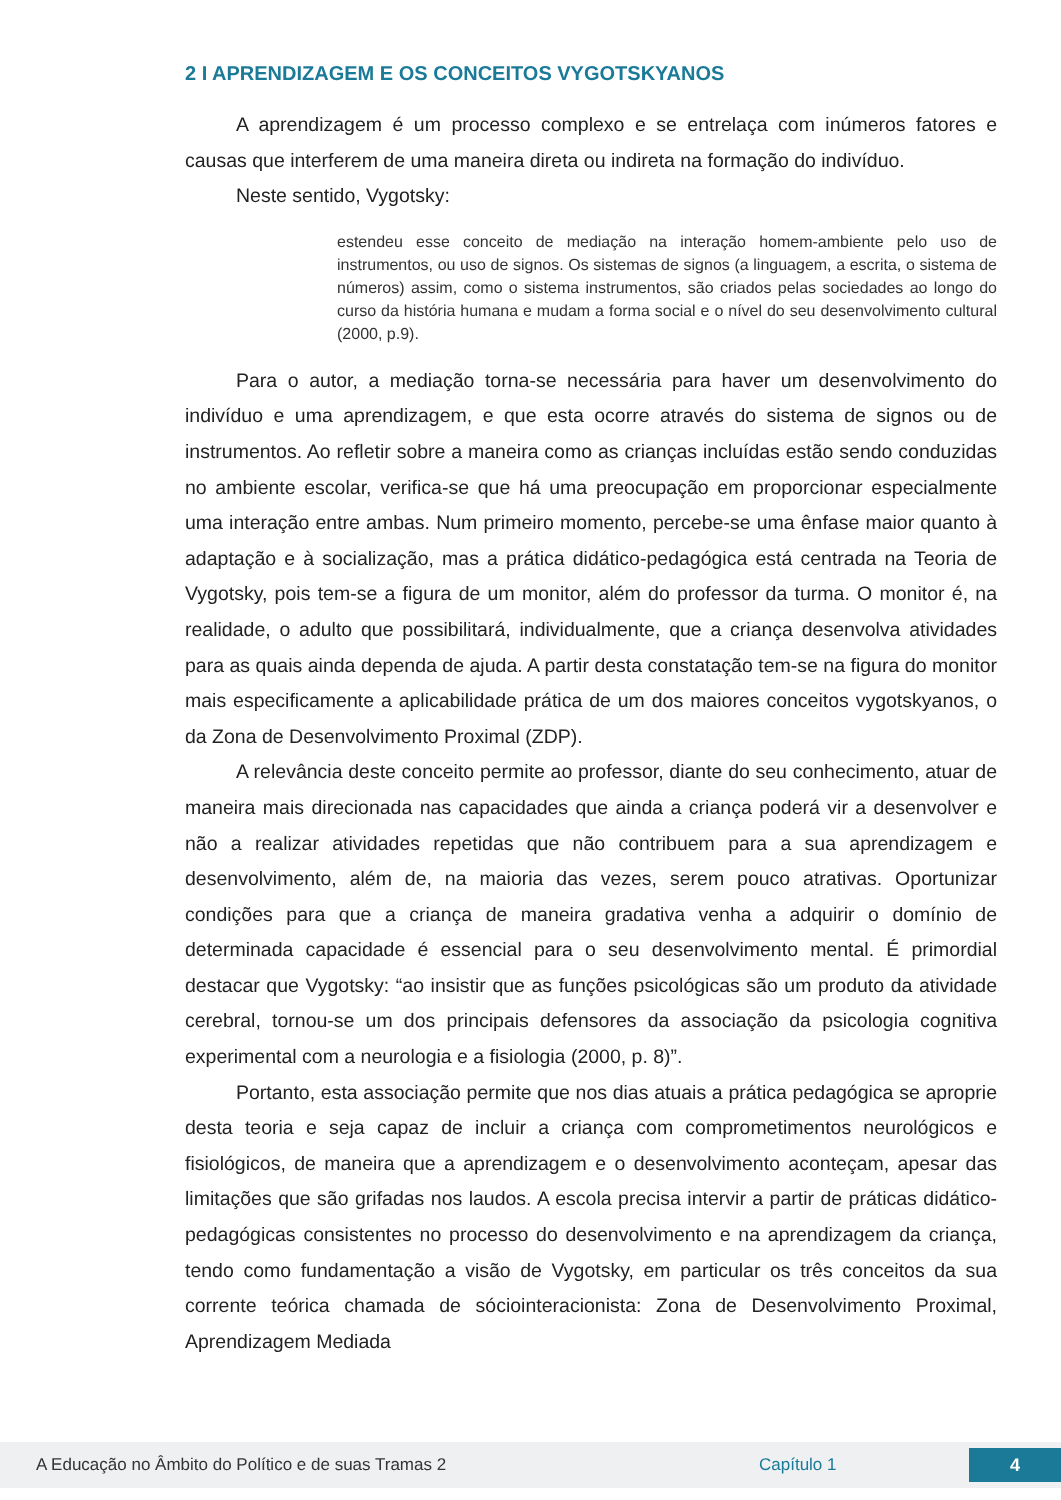2 I APRENDIZAGEM E OS CONCEITOS VYGOTSKYANOS
A aprendizagem é um processo complexo e se entrelaça com inúmeros fatores e causas que interferem de uma maneira direta ou indireta na formação do indivíduo.
Neste sentido, Vygotsky:
estendeu esse conceito de mediação na interação homem-ambiente pelo uso de instrumentos, ou uso de signos. Os sistemas de signos (a linguagem, a escrita, o sistema de números) assim, como o sistema instrumentos, são criados pelas sociedades ao longo do curso da história humana e mudam a forma social e o nível do seu desenvolvimento cultural (2000, p.9).
Para o autor, a mediação torna-se necessária para haver um desenvolvimento do indivíduo e uma aprendizagem, e que esta ocorre através do sistema de signos ou de instrumentos. Ao refletir sobre a maneira como as crianças incluídas estão sendo conduzidas no ambiente escolar, verifica-se que há uma preocupação em proporcionar especialmente uma interação entre ambas. Num primeiro momento, percebe-se uma ênfase maior quanto à adaptação e à socialização, mas a prática didático-pedagógica está centrada na Teoria de Vygotsky, pois tem-se a figura de um monitor, além do professor da turma. O monitor é, na realidade, o adulto que possibilitará, individualmente, que a criança desenvolva atividades para as quais ainda dependa de ajuda. A partir desta constatação tem-se na figura do monitor mais especificamente a aplicabilidade prática de um dos maiores conceitos vygotskyanos, o da Zona de Desenvolvimento Proximal (ZDP).
A relevância deste conceito permite ao professor, diante do seu conhecimento, atuar de maneira mais direcionada nas capacidades que ainda a criança poderá vir a desenvolver e não a realizar atividades repetidas que não contribuem para a sua aprendizagem e desenvolvimento, além de, na maioria das vezes, serem pouco atrativas. Oportunizar condições para que a criança de maneira gradativa venha a adquirir o domínio de determinada capacidade é essencial para o seu desenvolvimento mental. É primordial destacar que Vygotsky: “ao insistir que as funções psicológicas são um produto da atividade cerebral, tornou-se um dos principais defensores da associação da psicologia cognitiva experimental com a neurologia e a fisiologia (2000, p. 8)”.
Portanto, esta associação permite que nos dias atuais a prática pedagógica se aproprie desta teoria e seja capaz de incluir a criança com comprometimentos neurológicos e fisiológicos, de maneira que a aprendizagem e o desenvolvimento aconteçam, apesar das limitações que são grifadas nos laudos. A escola precisa intervir a partir de práticas didático-pedagógicas consistentes no processo do desenvolvimento e na aprendizagem da criança, tendo como fundamentação a visão de Vygotsky, em particular os três conceitos da sua corrente teórica chamada de sóciointeracionista: Zona de Desenvolvimento Proximal, Aprendizagem Mediada
A Educação no Âmbito do Político e de suas Tramas 2 Capítulo 1 4